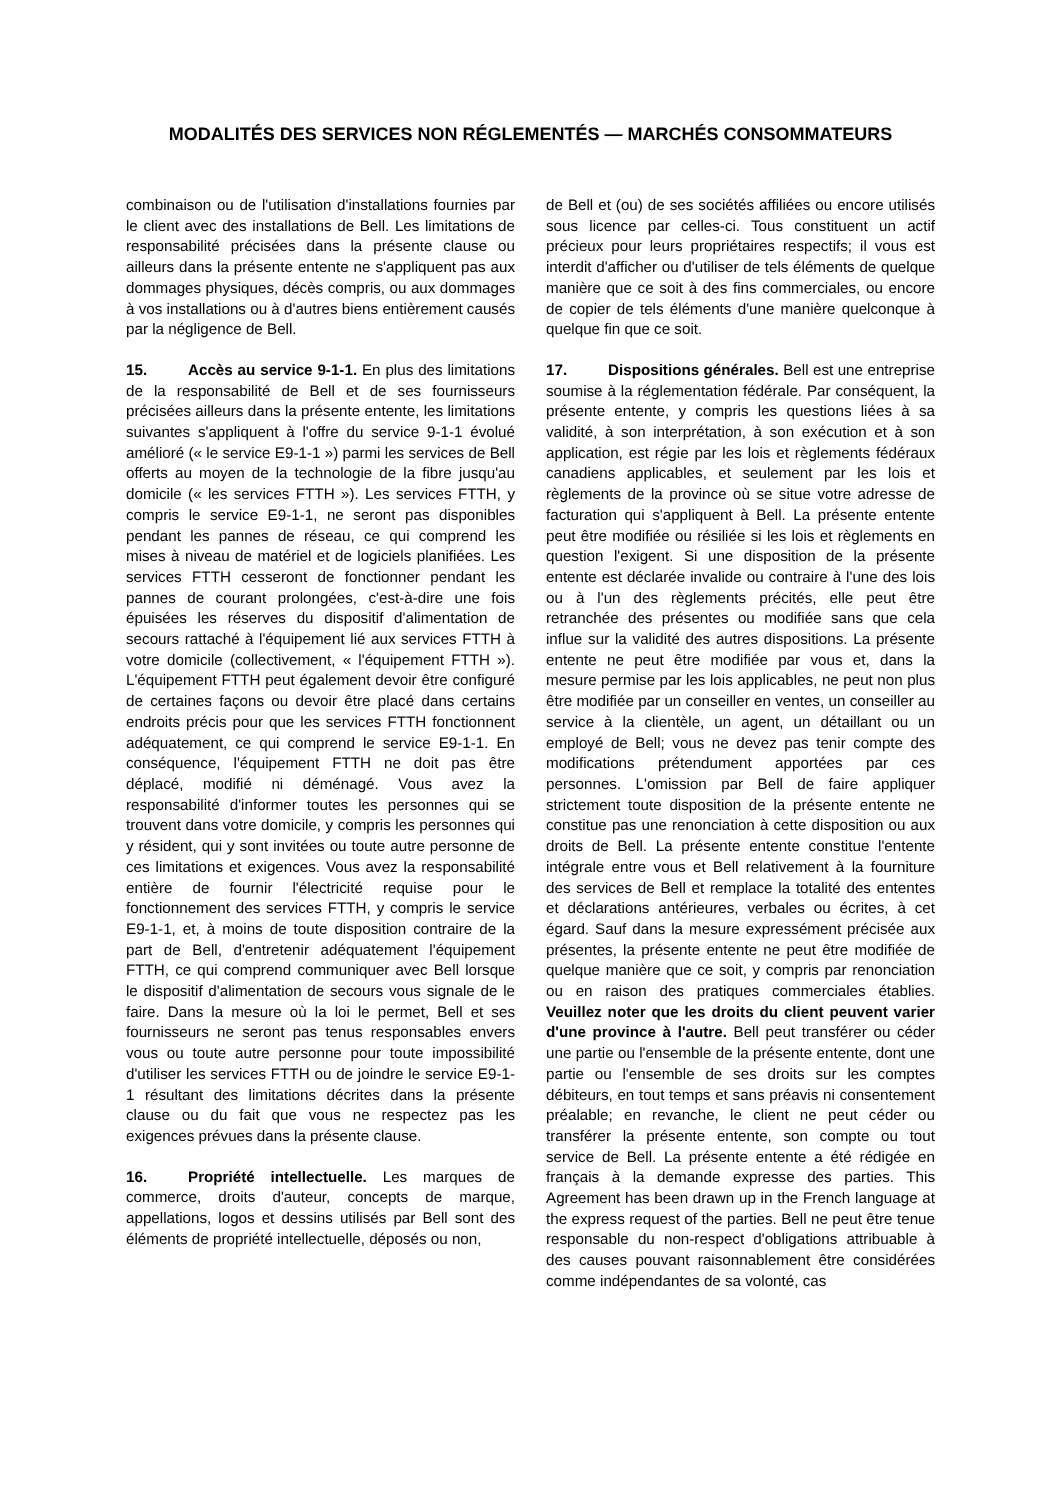MODALITÉS DES SERVICES NON RÉGLEMENTÉS — MARCHÉS CONSOMMATEURS
combinaison ou de l'utilisation d'installations fournies par le client avec des installations de Bell. Les limitations de responsabilité précisées dans la présente clause ou ailleurs dans la présente entente ne s'appliquent pas aux dommages physiques, décès compris, ou aux dommages à vos installations ou à d'autres biens entièrement causés par la négligence de Bell.
15. Accès au service 9-1-1. En plus des limitations de la responsabilité de Bell et de ses fournisseurs précisées ailleurs dans la présente entente, les limitations suivantes s'appliquent à l'offre du service 9-1-1 évolué amélioré (« le service E9-1-1 ») parmi les services de Bell offerts au moyen de la technologie de la fibre jusqu'au domicile (« les services FTTH »). Les services FTTH, y compris le service E9-1-1, ne seront pas disponibles pendant les pannes de réseau, ce qui comprend les mises à niveau de matériel et de logiciels planifiées. Les services FTTH cesseront de fonctionner pendant les pannes de courant prolongées, c'est-à-dire une fois épuisées les réserves du dispositif d'alimentation de secours rattaché à l'équipement lié aux services FTTH à votre domicile (collectivement, « l'équipement FTTH »). L'équipement FTTH peut également devoir être configuré de certaines façons ou devoir être placé dans certains endroits précis pour que les services FTTH fonctionnent adéquatement, ce qui comprend le service E9-1-1. En conséquence, l'équipement FTTH ne doit pas être déplacé, modifié ni déménagé. Vous avez la responsabilité d'informer toutes les personnes qui se trouvent dans votre domicile, y compris les personnes qui y résident, qui y sont invitées ou toute autre personne de ces limitations et exigences. Vous avez la responsabilité entière de fournir l'électricité requise pour le fonctionnement des services FTTH, y compris le service E9-1-1, et, à moins de toute disposition contraire de la part de Bell, d'entretenir adéquatement l'équipement FTTH, ce qui comprend communiquer avec Bell lorsque le dispositif d'alimentation de secours vous signale de le faire. Dans la mesure où la loi le permet, Bell et ses fournisseurs ne seront pas tenus responsables envers vous ou toute autre personne pour toute impossibilité d'utiliser les services FTTH ou de joindre le service E9-1-1 résultant des limitations décrites dans la présente clause ou du fait que vous ne respectez pas les exigences prévues dans la présente clause.
16. Propriété intellectuelle. Les marques de commerce, droits d'auteur, concepts de marque, appellations, logos et dessins utilisés par Bell sont des éléments de propriété intellectuelle, déposés ou non,
de Bell et (ou) de ses sociétés affiliées ou encore utilisés sous licence par celles-ci. Tous constituent un actif précieux pour leurs propriétaires respectifs; il vous est interdit d'afficher ou d'utiliser de tels éléments de quelque manière que ce soit à des fins commerciales, ou encore de copier de tels éléments d'une manière quelconque à quelque fin que ce soit.
17. Dispositions générales. Bell est une entreprise soumise à la réglementation fédérale. Par conséquent, la présente entente, y compris les questions liées à sa validité, à son interprétation, à son exécution et à son application, est régie par les lois et règlements fédéraux canadiens applicables, et seulement par les lois et règlements de la province où se situe votre adresse de facturation qui s'appliquent à Bell. La présente entente peut être modifiée ou résiliée si les lois et règlements en question l'exigent. Si une disposition de la présente entente est déclarée invalide ou contraire à l'une des lois ou à l'un des règlements précités, elle peut être retranchée des présentes ou modifiée sans que cela influe sur la validité des autres dispositions. La présente entente ne peut être modifiée par vous et, dans la mesure permise par les lois applicables, ne peut non plus être modifiée par un conseiller en ventes, un conseiller au service à la clientèle, un agent, un détaillant ou un employé de Bell; vous ne devez pas tenir compte des modifications prétendument apportées par ces personnes. L'omission par Bell de faire appliquer strictement toute disposition de la présente entente ne constitue pas une renonciation à cette disposition ou aux droits de Bell. La présente entente constitue l'entente intégrale entre vous et Bell relativement à la fourniture des services de Bell et remplace la totalité des ententes et déclarations antérieures, verbales ou écrites, à cet égard. Sauf dans la mesure expressément précisée aux présentes, la présente entente ne peut être modifiée de quelque manière que ce soit, y compris par renonciation ou en raison des pratiques commerciales établies. Veuillez noter que les droits du client peuvent varier d'une province à l'autre. Bell peut transférer ou céder une partie ou l'ensemble de la présente entente, dont une partie ou l'ensemble de ses droits sur les comptes débiteurs, en tout temps et sans préavis ni consentement préalable; en revanche, le client ne peut céder ou transférer la présente entente, son compte ou tout service de Bell. La présente entente a été rédigée en français à la demande expresse des parties. This Agreement has been drawn up in the French language at the express request of the parties. Bell ne peut être tenue responsable du non-respect d'obligations attribuable à des causes pouvant raisonnablement être considérées comme indépendantes de sa volonté, cas